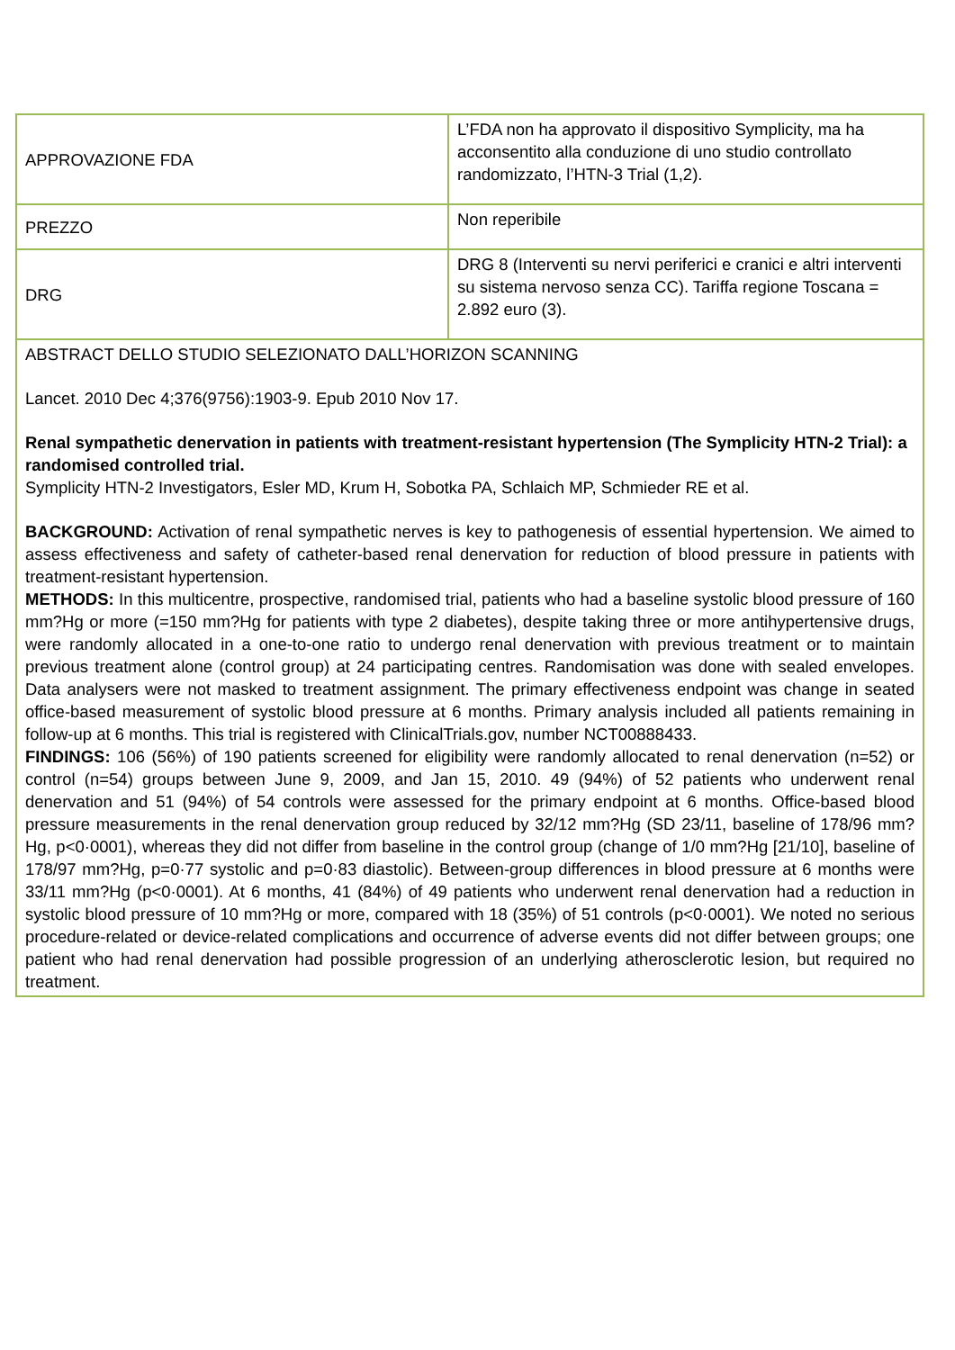| APPROVAZIONE FDA | L’FDA non ha approvato il dispositivo Symplicity, ma ha acconsentito alla conduzione di uno studio controllato randomizzato, l’HTN-3 Trial (1,2). |
| PREZZO | Non reperibile |
| DRG | DRG 8 (Interventi su nervi periferici e cranici e altri interventi su sistema nervoso senza CC). Tariffa regione Toscana = 2.892 euro (3). |
| ABSTRACT DELLO STUDIO SELEZIONATO DALL’HORIZON SCANNING Lancet. 2010 Dec 4;376(9756):1903-9. Epub 2010 Nov 17. Renal sympathetic denervation in patients with treatment-resistant hypertension (The Symplicity HTN-2 Trial): a randomised controlled trial. Symplicity HTN-2 Investigators, Esler MD, Krum H, Sobotka PA, Schlaich MP, Schmieder RE et al. BACKGROUND: Activation of renal sympathetic nerves is key to pathogenesis of essential hypertension. We aimed to assess effectiveness and safety of catheter-based renal denervation for reduction of blood pressure in patients with treatment-resistant hypertension. METHODS: In this multicentre, prospective, randomised trial, patients who had a baseline systolic blood pressure of 160 mm?Hg or more (=150 mm?Hg for patients with type 2 diabetes), despite taking three or more antihypertensive drugs, were randomly allocated in a one-to-one ratio to undergo renal denervation with previous treatment or to maintain previous treatment alone (control group) at 24 participating centres. Randomisation was done with sealed envelopes. Data analysers were not masked to treatment assignment. The primary effectiveness endpoint was change in seated office-based measurement of systolic blood pressure at 6 months. Primary analysis included all patients remaining in follow-up at 6 months. This trial is registered with ClinicalTrials.gov, number NCT00888433. FINDINGS: 106 (56%) of 190 patients screened for eligibility were randomly allocated to renal denervation (n=52) or control (n=54) groups between June 9, 2009, and Jan 15, 2010. 49 (94%) of 52 patients who underwent renal denervation and 51 (94%) of 54 controls were assessed for the primary endpoint at 6 months. Office-based blood pressure measurements in the renal denervation group reduced by 32/12 mm?Hg (SD 23/11, baseline of 178/96 mm?Hg, p<0·0001), whereas they did not differ from baseline in the control group (change of 1/0 mm?Hg [21/10], baseline of 178/97 mm?Hg, p=0·77 systolic and p=0·83 diastolic). Between-group differences in blood pressure at 6 months were 33/11 mm?Hg (p<0·0001). At 6 months, 41 (84%) of 49 patients who underwent renal denervation had a reduction in systolic blood pressure of 10 mm?Hg or more, compared with 18 (35%) of 51 controls (p<0·0001). We noted no serious procedure-related or device-related complications and occurrence of adverse events did not differ between groups; one patient who had renal denervation had possible progression of an underlying atherosclerotic lesion, but required no treatment. | |